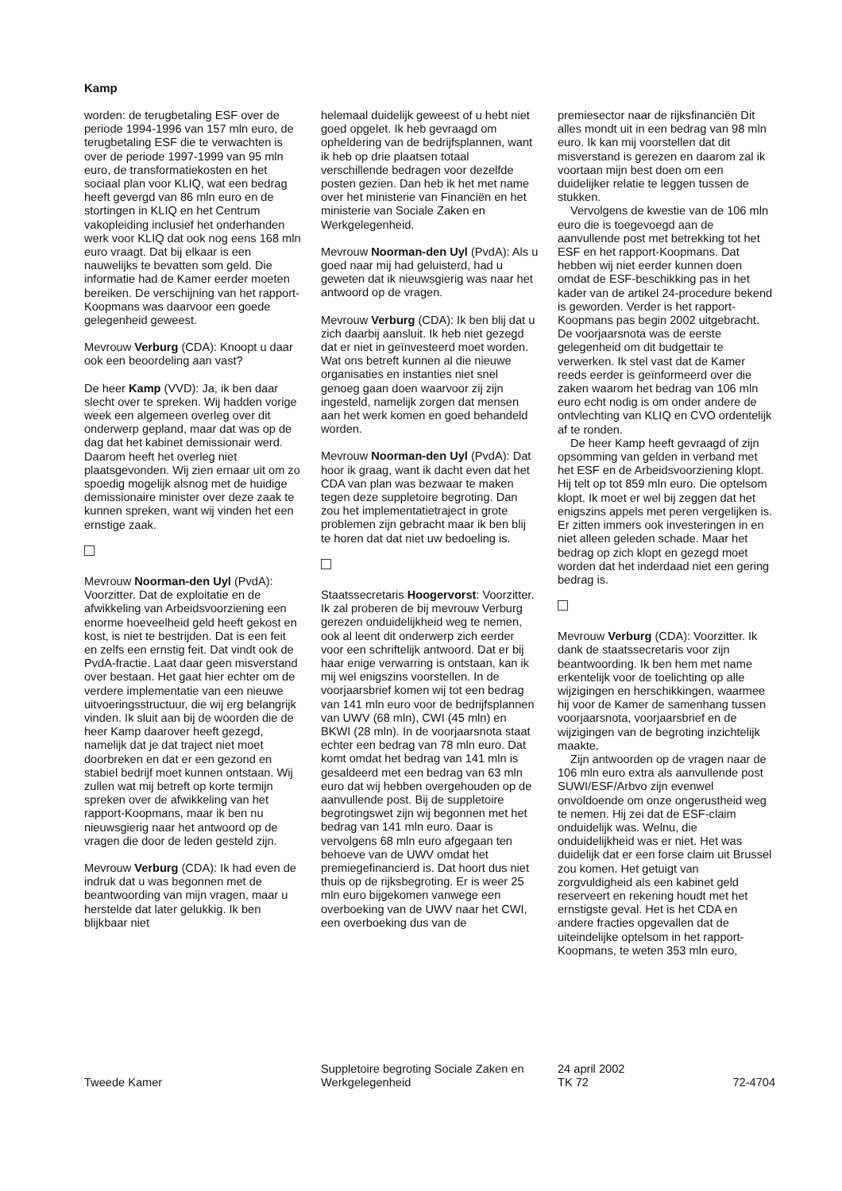Kamp
worden: de terugbetaling ESF over de periode 1994-1996 van 157 mln euro, de terugbetaling ESF die te verwachten is over de periode 1997-1999 van 95 mln euro, de transformatiekosten en het sociaal plan voor KLIQ, wat een bedrag heeft gevergd van 86 mln euro en de stortingen in KLIQ en het Centrum vakopleiding inclusief het onderhanden werk voor KLIQ dat ook nog eens 168 mln euro vraagt. Dat bij elkaar is een nauwelijks te bevatten som geld. Die informatie had de Kamer eerder moeten bereiken. De verschijning van het rapport-Koopmans was daarvoor een goede gelegenheid geweest.
Mevrouw Verburg (CDA): Knoopt u daar ook een beoordeling aan vast?
De heer Kamp (VVD): Ja, ik ben daar slecht over te spreken. Wij hadden vorige week een algemeen overleg over dit onderwerp gepland, maar dat was op de dag dat het kabinet demissionair werd. Daarom heeft het overleg niet plaatsgevonden. Wij zien ernaar uit om zo spoedig mogelijk alsnog met de huidige demissionaire minister over deze zaak te kunnen spreken, want wij vinden het een ernstige zaak.
Mevrouw Noorman-den Uyl (PvdA): Voorzitter. Dat de exploitatie en de afwikkeling van Arbeidsvoorziening een enorme hoeveelheid geld heeft gekost en kost, is niet te bestrijden. Dat is een feit en zelfs een ernstig feit. Dat vindt ook de PvdA-fractie. Laat daar geen misverstand over bestaan. Het gaat hier echter om de verdere implementatie van een nieuwe uitvoeringsstructuur, die wij erg belangrijk vinden. Ik sluit aan bij de woorden die de heer Kamp daarover heeft gezegd, namelijk dat je dat traject niet moet doorbreken en dat er een gezond en stabiel bedrijf moet kunnen ontstaan. Wij zullen wat mij betreft op korte termijn spreken over de afwikkeling van het rapport-Koopmans, maar ik ben nu nieuwsgierig naar het antwoord op de vragen die door de leden gesteld zijn.
Mevrouw Verburg (CDA): Ik had even de indruk dat u was begonnen met de beantwoording van mijn vragen, maar u herstelde dat later gelukkig. Ik ben blijkbaar niet
helemaal duidelijk geweest of u hebt niet goed opgelet. Ik heb gevraagd om opheldering van de bedrijfsplannen, want ik heb op drie plaatsen totaal verschillende bedragen voor dezelfde posten gezien. Dan heb ik het met name over het ministerie van Financiën en het ministerie van Sociale Zaken en Werkgelegenheid.
Mevrouw Noorman-den Uyl (PvdA): Als u goed naar mij had geluisterd, had u geweten dat ik nieuwsgierig was naar het antwoord op de vragen.
Mevrouw Verburg (CDA): Ik ben blij dat u zich daarbij aansluit. Ik heb niet gezegd dat er niet in geïnvesteerd moet worden. Wat ons betreft kunnen al die nieuwe organisaties en instanties niet snel genoeg gaan doen waarvoor zij zijn ingesteld, namelijk zorgen dat mensen aan het werk komen en goed behandeld worden.
Mevrouw Noorman-den Uyl (PvdA): Dat hoor ik graag, want ik dacht even dat het CDA van plan was bezwaar te maken tegen deze suppletoire begroting. Dan zou het implementatietraject in grote problemen zijn gebracht maar ik ben blij te horen dat dat niet uw bedoeling is.
Staatssecretaris Hoogervorst: Voorzitter. Ik zal proberen de bij mevrouw Verburg gerezen onduidelijkheid weg te nemen, ook al leent dit onderwerp zich eerder voor een schriftelijk antwoord. Dat er bij haar enige verwarring is ontstaan, kan ik mij wel enigszins voorstellen. In de voorjaarsbrief komen wij tot een bedrag van 141 mln euro voor de bedrijfsplannen van UWV (68 mln), CWI (45 mln) en BKWI (28 mln). In de voorjaarsnota staat echter een bedrag van 78 mln euro. Dat komt omdat het bedrag van 141 mln is gesaldeerd met een bedrag van 63 mln euro dat wij hebben overgehouden op de aanvullende post. Bij de suppletoire begrotingswet zijn wij begonnen met het bedrag van 141 mln euro. Daar is vervolgens 68 mln euro afgegaan ten behoeve van de UWV omdat het premiegefinancierd is. Dat hoort dus niet thuis op de rijksbegroting. Er is weer 25 mln euro bijgekomen vanwege een overboeking van de UWV naar het CWI, een overboeking dus van de
premiesector naar de rijksfinanciën Dit alles mondt uit in een bedrag van 98 mln euro. Ik kan mij voorstellen dat dit misverstand is gerezen en daarom zal ik voortaan mijn best doen om een duidelijker relatie te leggen tussen de stukken.
Vervolgens de kwestie van de 106 mln euro die is toegevoegd aan de aanvullende post met betrekking tot het ESF en het rapport-Koopmans. Dat hebben wij niet eerder kunnen doen omdat de ESF-beschikking pas in het kader van de artikel 24-procedure bekend is geworden. Verder is het rapport-Koopmans pas begin 2002 uitgebracht. De voorjaarsnota was de eerste gelegenheid om dit budgettair te verwerken. Ik stel vast dat de Kamer reeds eerder is geïnformeerd over die zaken waarom het bedrag van 106 mln euro echt nodig is om onder andere de ontvlechting van KLIQ en CVO ordentelijk af te ronden.
De heer Kamp heeft gevraagd of zijn opsomming van gelden in verband met het ESF en de Arbeidsvoorziening klopt. Hij telt op tot 859 mln euro. Die optelsom klopt. Ik moet er wel bij zeggen dat het enigszins appels met peren vergelijken is. Er zitten immers ook investeringen in en niet alleen geleden schade. Maar het bedrag op zich klopt en gezegd moet worden dat het inderdaad niet een gering bedrag is.
Mevrouw Verburg (CDA): Voorzitter. Ik dank de staatssecretaris voor zijn beantwoording. Ik ben hem met name erkentelijk voor de toelichting op alle wijzigingen en herschikkingen, waarmee hij voor de Kamer de samenhang tussen voorjaarsnota, voorjaarsbrief en de wijzigingen van de begroting inzichtelijk maakte.
Zijn antwoorden op de vragen naar de 106 mln euro extra als aanvullende post SUWI/ESF/Arbvo zijn evenwel onvoldoende om onze ongerustheid weg te nemen. Hij zei dat de ESF-claim onduidelijk was. Welnu, die onduidelijkheid was er niet. Het was duidelijk dat er een forse claim uit Brussel zou komen. Het getuigt van zorgvuldigheid als een kabinet geld reserveert en rekening houdt met het ernstigste geval. Het is het CDA en andere fracties opgevallen dat de uiteindelijke optelsom in het rapport-Koopmans, te weten 353 mln euro,
Tweede Kamer
Suppletoire begroting Sociale Zaken en Werkgelegenheid
24 april 2002
TK 72
72-4704